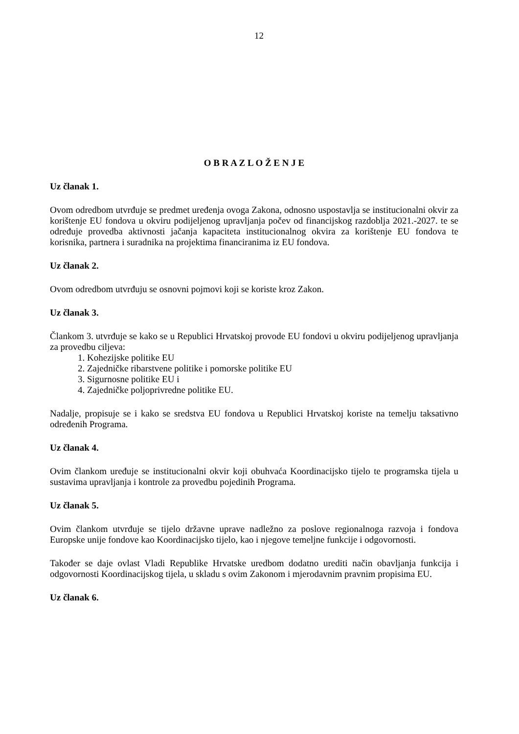12
O B R A Z L O Ž E N J E
Uz članak 1.
Ovom odredbom utvrđuje se predmet uređenja ovoga Zakona, odnosno uspostavlja se institucionalni okvir za korištenje EU fondova u okviru podijeljenog upravljanja počev od financijskog razdoblja 2021.-2027. te se određuje provedba aktivnosti jačanja kapaciteta institucionalnog okvira za korištenje EU fondova te korisnika, partnera i suradnika na projektima financiranima iz EU fondova.
Uz članak 2.
Ovom odredbom utvrđuju se osnovni pojmovi koji se koriste kroz Zakon.
Uz članak 3.
Člankom 3. utvrđuje se kako se u Republici Hrvatskoj provode EU fondovi u okviru podijeljenog upravljanja za provedbu ciljeva:
1. Kohezijske politike EU
2. Zajedničke ribarstvene politike i pomorske politike EU
3. Sigurnosne politike EU i
4. Zajedničke poljoprivredne politike EU.
Nadalje, propisuje se i kako se sredstva EU fondova u Republici Hrvatskoj koriste na temelju taksativno određenih Programa.
Uz članak 4.
Ovim člankom uređuje se institucionalni okvir koji obuhvaća Koordinacijsko tijelo te programska tijela u sustavima upravljanja i kontrole za provedbu pojedinih Programa.
Uz članak 5.
Ovim člankom utvrđuje se tijelo državne uprave nadležno za poslove regionalnoga razvoja i fondova Europske unije fondove kao Koordinacijsko tijelo, kao i njegove temeljne funkcije i odgovornosti.
Također se daje ovlast Vladi Republike Hrvatske uredbom dodatno urediti način obavljanja funkcija i odgovornosti Koordinacijskog tijela, u skladu s ovim Zakonom i mjerodavnim pravnim propisima EU.
Uz članak 6.